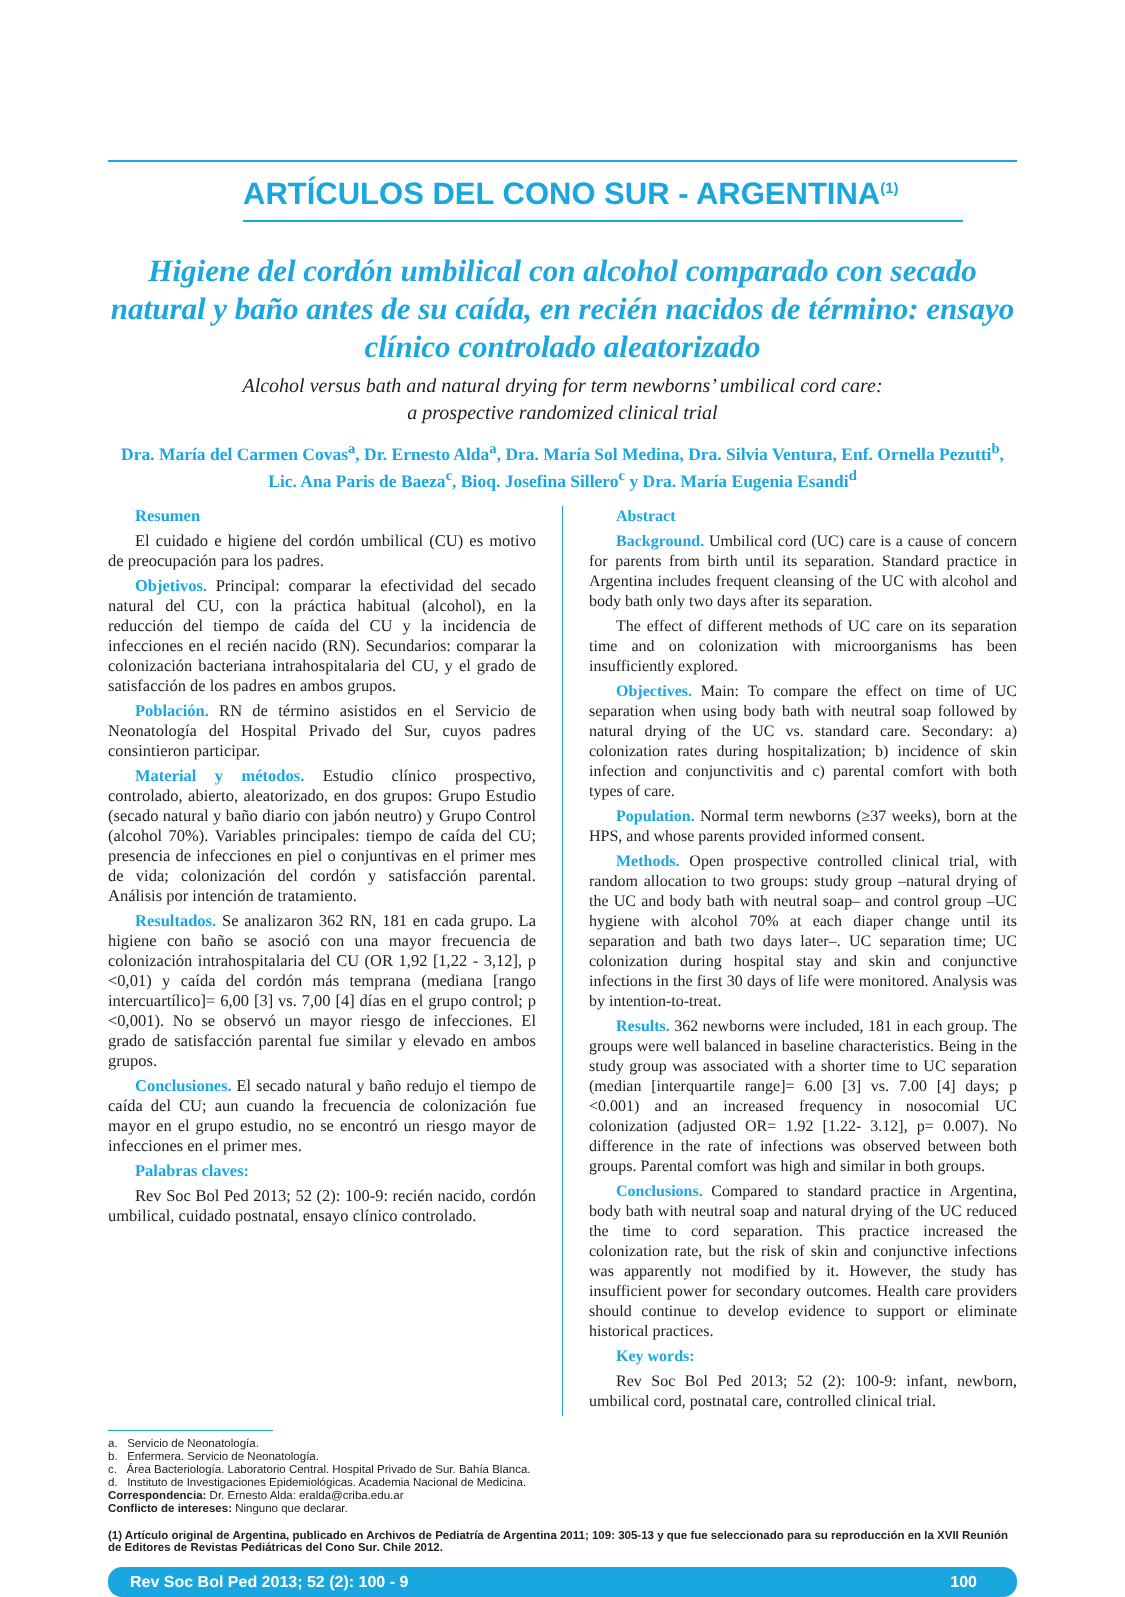ARTÍCULOS DEL CONO SUR - ARGENTINA<sup>(1)</sup>
Higiene del cordón umbilical con alcohol comparado con secado natural y baño antes de su caída, en recién nacidos de término: ensayo clínico controlado aleatorizado
Alcohol versus bath and natural drying for term newborns’ umbilical cord care:
a prospective randomized clinical trial
Dra. María del Carmen Covas<sup>a</sup>, Dr. Ernesto Alda<sup>a</sup>, Dra. María Sol Medina, Dra. Silvia Ventura, Enf. Ornella Pezutti<sup>b</sup>, Lic. Ana Paris de Baeza<sup>c</sup>, Bioq. Josefina Sillero<sup>c</sup> y Dra. María Eugenia Esandi<sup>d</sup>
Resumen
El cuidado e higiene del cordón umbilical (CU) es motivo de preocupación para los padres.
Objetivos. Principal: comparar la efectividad del secado natural del CU, con la práctica habitual (alcohol), en la reducción del tiempo de caída del CU y la incidencia de infecciones en el recién nacido (RN). Secundarios: comparar la colonización bacteriana intrahospitalaria del CU, y el grado de satisfacción de los padres en ambos grupos.
Población. RN de término asistidos en el Servicio de Neonatología del Hospital Privado del Sur, cuyos padres consintieron participar.
Material y métodos. Estudio clínico prospectivo, controlado, abierto, aleatorizado, en dos grupos: Grupo Estudio (secado natural y baño diario con jabón neutro) y Grupo Control (alcohol 70%). Variables principales: tiempo de caída del CU; presencia de infecciones en piel o conjuntivas en el primer mes de vida; colonización del cordón y satisfacción parental. Análisis por intención de tratamiento.
Resultados. Se analizaron 362 RN, 181 en cada grupo. La higiene con baño se asoció con una mayor frecuencia de colonización intrahospitalaria del CU (OR 1,92 [1,22 - 3,12], p <0,01) y caída del cordón más temprana (mediana [rango intercuartílico]= 6,00 [3] vs. 7,00 [4] días en el grupo control; p <0,001). No se observó un mayor riesgo de infecciones. El grado de satisfacción parental fue similar y elevado en ambos grupos.
Conclusiones. El secado natural y baño redujo el tiempo de caída del CU; aun cuando la frecuencia de colonización fue mayor en el grupo estudio, no se encontró un riesgo mayor de infecciones en el primer mes.
Palabras claves:
Rev Soc Bol Ped 2013; 52 (2): 100-9: recién nacido, cordón umbilical, cuidado postnatal, ensayo clínico controlado.
Abstract
Background. Umbilical cord (UC) care is a cause of concern for parents from birth until its separation. Standard practice in Argentina includes frequent cleansing of the UC with alcohol and body bath only two days after its separation.
The effect of different methods of UC care on its separation time and on colonization with microorganisms has been insufficiently explored.
Objectives. Main: To compare the effect on time of UC separation when using body bath with neutral soap followed by natural drying of the UC vs. standard care. Secondary: a) colonization rates during hospitalization; b) incidence of skin infection and conjunctivitis and c) parental comfort with both types of care.
Population. Normal term newborns (≥37 weeks), born at the HPS, and whose parents provided informed consent.
Methods. Open prospective controlled clinical trial, with random allocation to two groups: study group –natural drying of the UC and body bath with neutral soap– and control group –UC hygiene with alcohol 70% at each diaper change until its separation and bath two days later–. UC separation time; UC colonization during hospital stay and skin and conjunctive infections in the first 30 days of life were monitored. Analysis was by intention-to-treat.
Results. 362 newborns were included, 181 in each group. The groups were well balanced in baseline characteristics. Being in the study group was associated with a shorter time to UC separation (median [interquartile range]= 6.00 [3] vs. 7.00 [4] days; p <0.001) and an increased frequency in nosocomial UC colonization (adjusted OR= 1.92 [1.22- 3.12], p= 0.007). No difference in the rate of infections was observed between both groups. Parental comfort was high and similar in both groups.
Conclusions. Compared to standard practice in Argentina, body bath with neutral soap and natural drying of the UC reduced the time to cord separation. This practice increased the colonization rate, but the risk of skin and conjunctive infections was apparently not modified by it. However, the study has insufficient power for secondary outcomes. Health care providers should continue to develop evidence to support or eliminate historical practices.
Key words:
Rev Soc Bol Ped 2013; 52 (2): 100-9: infant, newborn, umbilical cord, postnatal care, controlled clinical trial.
a. Servicio de Neonatología.
b. Enfermera. Servicio de Neonatología.
c. Área Bacteriología. Laboratorio Central. Hospital Privado de Sur. Bahía Blanca.
d. Instituto de Investigaciones Epidemiológicas. Academia Nacional de Medicina.
Correspondencia: Dr. Ernesto Alda: eralda@criba.edu.ar
Conflicto de intereses: Ninguno que declarar.
(1) Artículo original de Argentina, publicado en Archivos de Pediatría de Argentina 2011; 109: 305-13 y que fue seleccionado para su reproducción en la XVII Reunión de Editores de Revistas Pediátricas del Cono Sur. Chile 2012.
Rev Soc Bol Ped 2013; 52 (2): 100 - 9 100